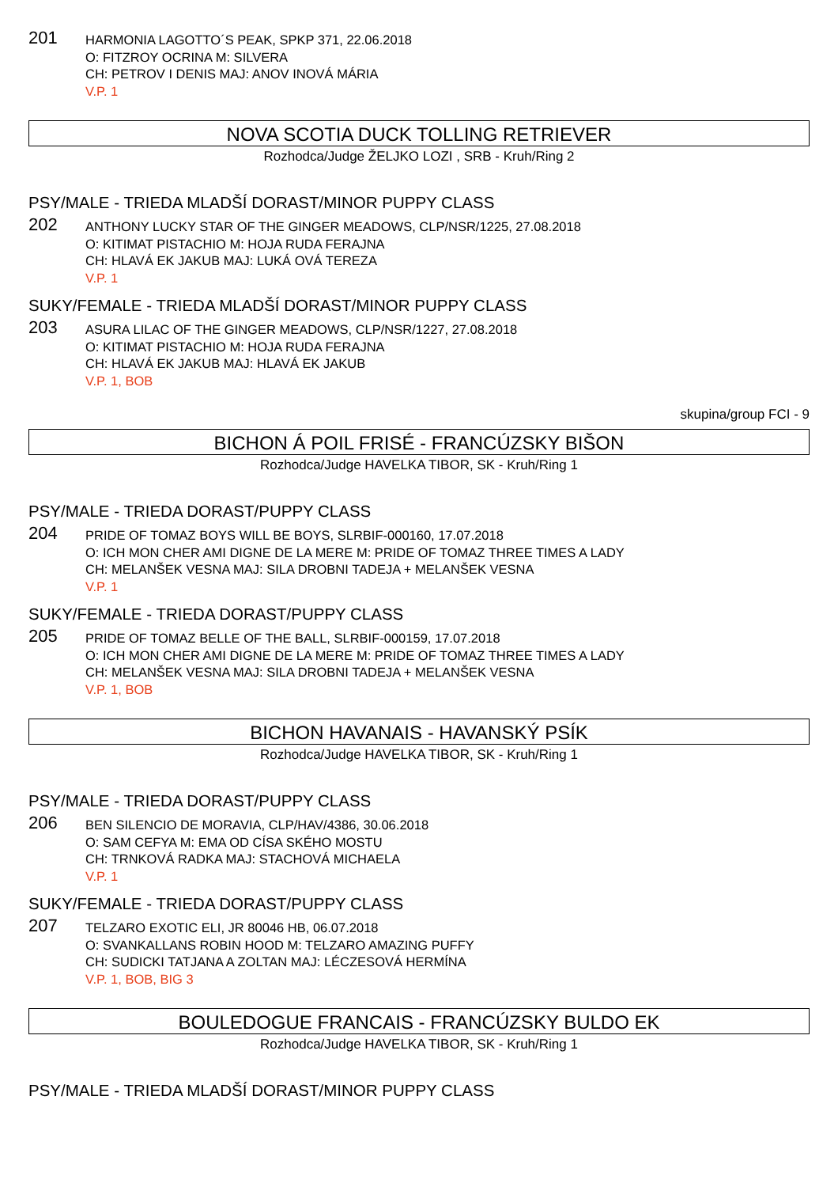201
HARMONIA LAGOTTO´S PEAK, SPKP 371, 22.06.2018
O: FITZROY OCRINA M: SILVERA
CH: PETROV I DENIS MAJ: ANOV INOVÁ MÁRIA
V.P. 1
NOVA SCOTIA DUCK TOLLING RETRIEVER
Rozhodca/Judge ŽELJKO LOZI , SRB - Kruh/Ring 2
PSY/MALE - TRIEDA MLADŠÍ DORAST/MINOR PUPPY CLASS
202
ANTHONY LUCKY STAR OF THE GINGER MEADOWS, CLP/NSR/1225, 27.08.2018
O: KITIMAT PISTACHIO M: HOJA RUDA FERAJNA
CH: HLAVÁ EK JAKUB MAJ: LUKÁ OVÁ TEREZA
V.P. 1
SUKY/FEMALE - TRIEDA MLADŠÍ DORAST/MINOR PUPPY CLASS
203
ASURA LILAC OF THE GINGER MEADOWS, CLP/NSR/1227, 27.08.2018
O: KITIMAT PISTACHIO M: HOJA RUDA FERAJNA
CH: HLAVÁ EK JAKUB MAJ: HLAVÁ EK JAKUB
V.P. 1, BOB
skupina/group FCI - 9
BICHON Á POIL FRISÉ - FRANCÚZSKY BIŠON
Rozhodca/Judge HAVELKA TIBOR, SK - Kruh/Ring 1
PSY/MALE - TRIEDA DORAST/PUPPY CLASS
204
PRIDE OF TOMAZ BOYS WILL BE BOYS, SLRBIF-000160, 17.07.2018
O: ICH MON CHER AMI DIGNE DE LA MERE M: PRIDE OF TOMAZ THREE TIMES A LADY
CH: MELANŠEK VESNA MAJ: SILA DROBNI TADEJA + MELANŠEK VESNA
V.P. 1
SUKY/FEMALE - TRIEDA DORAST/PUPPY CLASS
205
PRIDE OF TOMAZ BELLE OF THE BALL, SLRBIF-000159, 17.07.2018
O: ICH MON CHER AMI DIGNE DE LA MERE M: PRIDE OF TOMAZ THREE TIMES A LADY
CH: MELANŠEK VESNA MAJ: SILA DROBNI TADEJA + MELANŠEK VESNA
V.P. 1, BOB
BICHON HAVANAIS - HAVANSKÝ PSÍK
Rozhodca/Judge HAVELKA TIBOR, SK - Kruh/Ring 1
PSY/MALE - TRIEDA DORAST/PUPPY CLASS
206
BEN SILENCIO DE MORAVIA, CLP/HAV/4386, 30.06.2018
O: SAM CEFYA M: EMA OD CÍSA SKÉHO MOSTU
CH: TRNKOVÁ RADKA MAJ: STACHOVÁ MICHAELA
V.P. 1
SUKY/FEMALE - TRIEDA DORAST/PUPPY CLASS
207
TELZARO EXOTIC ELI, JR 80046 HB, 06.07.2018
O: SVANKALLANS ROBIN HOOD M: TELZARO AMAZING PUFFY
CH: SUDICKI TATJANA A ZOLTAN MAJ: LÉCZESOVÁ HERMÍNA
V.P. 1, BOB, BIG 3
BOULEDOGUE FRANCAIS - FRANCÚZSKY BULDO EK
Rozhodca/Judge HAVELKA TIBOR, SK - Kruh/Ring 1
PSY/MALE - TRIEDA MLADŠÍ DORAST/MINOR PUPPY CLASS